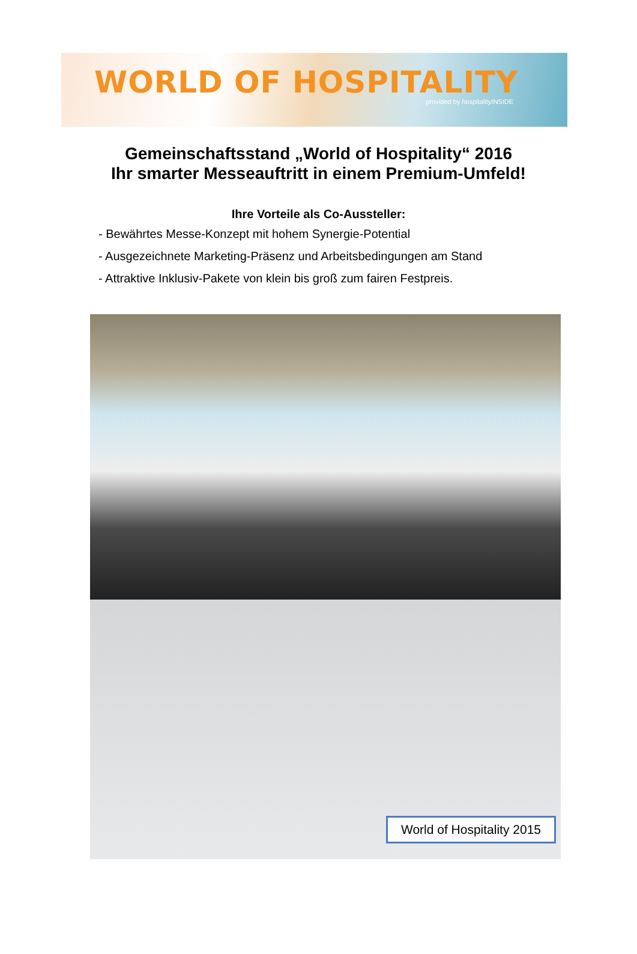WORLD OF HOSPITALITY
provided by hospitalityINSIDE
Gemeinschaftsstand „World of Hospitality“ 2016
Ihr smarter Messeauftritt in einem Premium-Umfeld!
Ihre Vorteile als Co-Aussteller:
- Bewährtes Messe-Konzept mit hohem Synergie-Potential
- Ausgezeichnete Marketing-Präsenz und Arbeitsbedingungen am Stand
- Attraktive Inklusiv-Pakete von klein bis groß zum fairen Festpreis.
World of Hospitality 2015